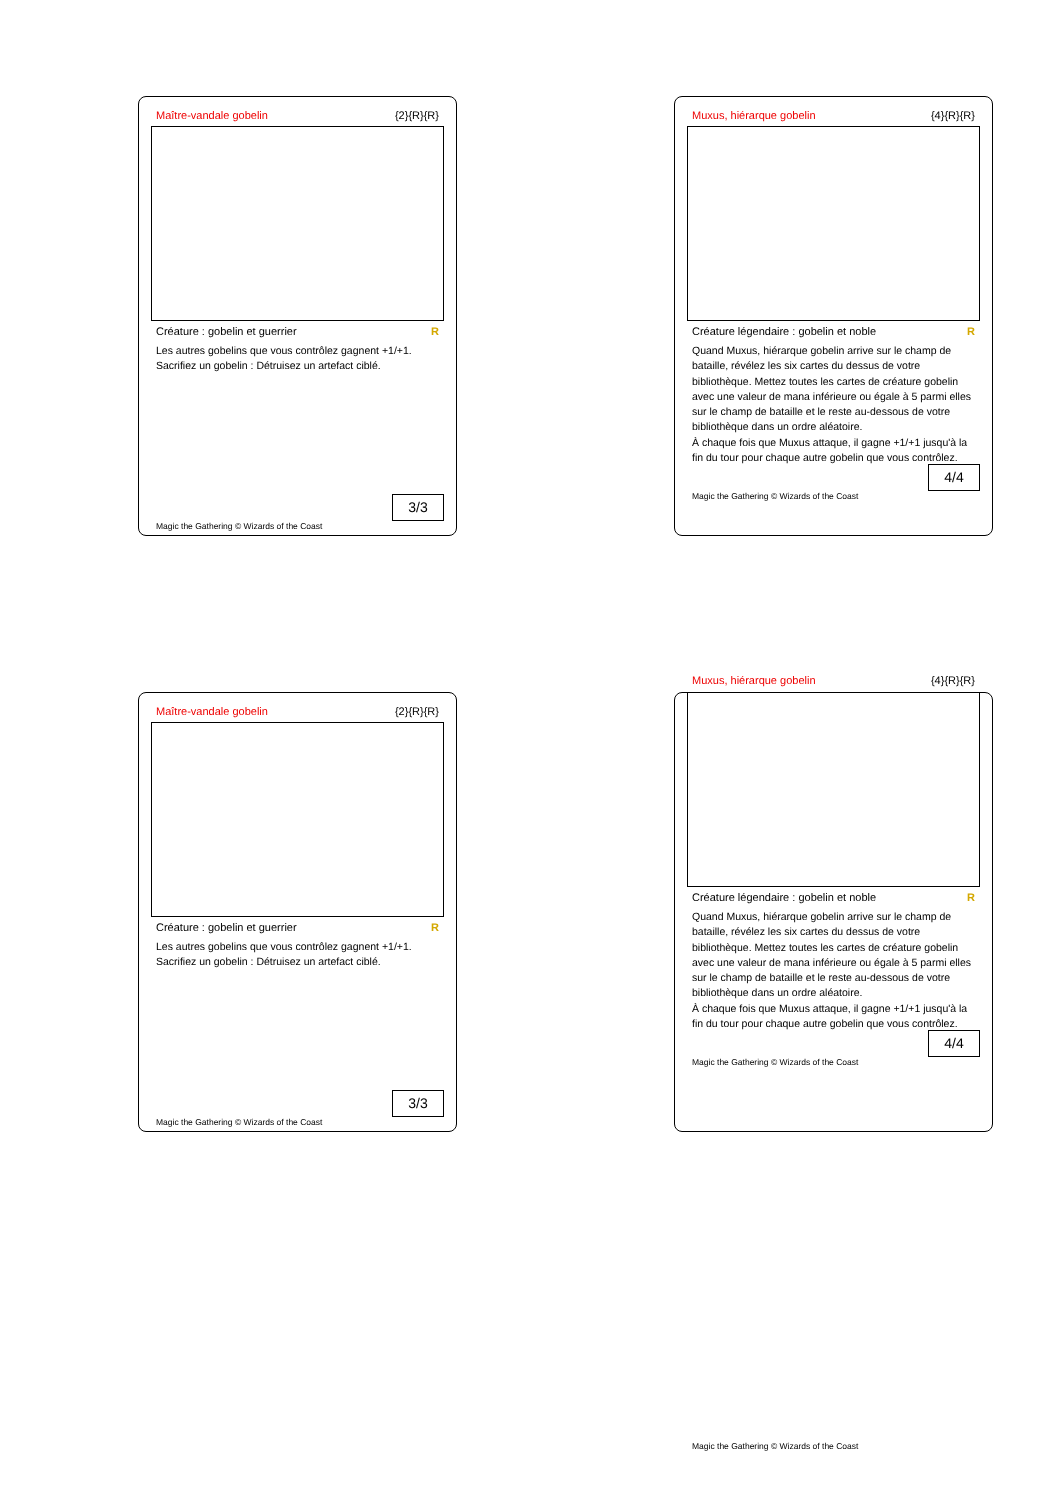Maître-vandale gobelin {2}{R}{R}
Créature : gobelin et guerrier R
Les autres gobelins que vous contrôlez gagnent +1/+1.
Sacrifiez un gobelin : Détruisez un artefact ciblé.
3/3
Magic the Gathering © Wizards of the Coast
Muxus, hiérarque gobelin {4}{R}{R}
Créature légendaire : gobelin et noble R
Quand Muxus, hiérarque gobelin arrive sur le champ de bataille, révélez les six cartes du dessus de votre bibliothèque. Mettez toutes les cartes de créature gobelin avec une valeur de mana inférieure ou égale à 5 parmi elles sur le champ de bataille et le reste au-dessous de votre bibliothèque dans un ordre aléatoire.
À chaque fois que Muxus attaque, il gagne +1/+1 jusqu'à la fin du tour pour chaque autre gobelin que vous contrôlez.
4/4
Magic the Gathering © Wizards of the Coast
Maître-vandale gobelin {2}{R}{R}
Créature : gobelin et guerrier R
Les autres gobelins que vous contrôlez gagnent +1/+1.
Sacrifiez un gobelin : Détruisez un artefact ciblé.
3/3
Magic the Gathering © Wizards of the Coast
Muxus, hiérarque gobelin {4}{R}{R}
Créature légendaire : gobelin et noble R
Quand Muxus, hiérarque gobelin arrive sur le champ de bataille, révélez les six cartes du dessus de votre bibliothèque. Mettez toutes les cartes de créature gobelin avec une valeur de mana inférieure ou égale à 5 parmi elles sur le champ de bataille et le reste au-dessous de votre bibliothèque dans un ordre aléatoire.
À chaque fois que Muxus attaque, il gagne +1/+1 jusqu'à la fin du tour pour chaque autre gobelin que vous contrôlez.
4/4
Magic the Gathering © Wizards of the Coast
Magic the Gathering © Wizards of the Coast